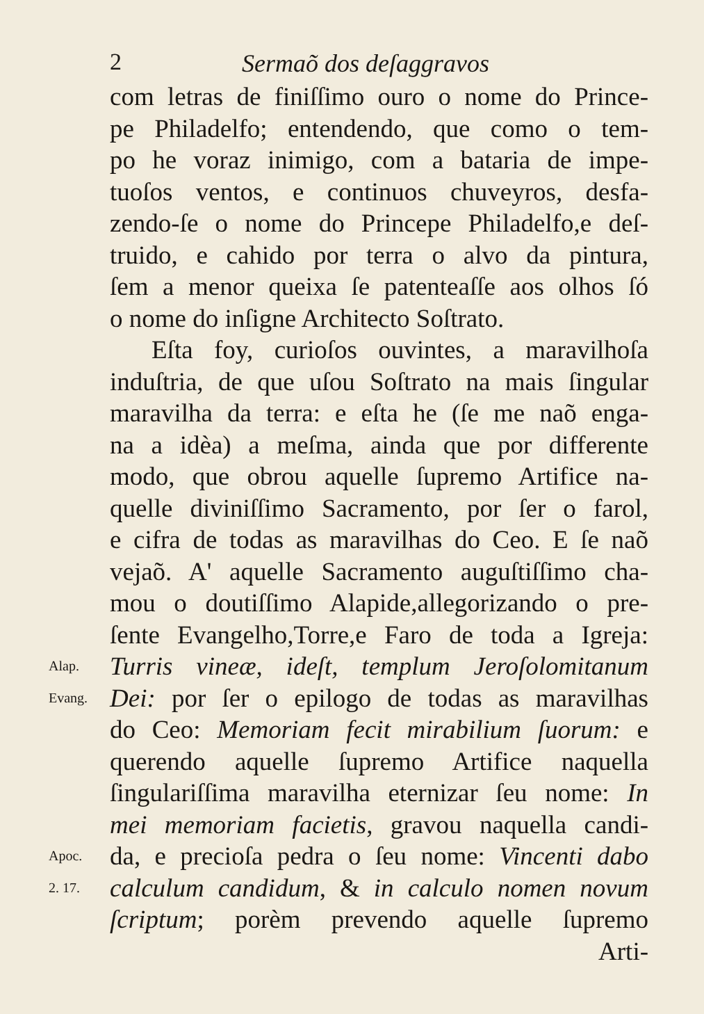2 Sermaõ dos deſaggravos
com letras de finiſſimo ouro o nome do Prince-
pe Philadelfo; entendendo, que como o tem-
po he voraz inimigo, com a bataria de impe-
tuoſos ventos, e continuos chuveyros, desfa-
zendo-ſe o nome do Princepe Philadelfo,e deſ-
truido, e cahido por terra o alvo da pintura,
ſem a menor queixa ſe patenteaſſe aos olhos ſó
o nome do inſigne Architecto Soſtrato.
Eſta foy, curioſos ouvintes, a maravilhoſa
induſtria, de que uſou Soſtrato na mais ſingular
maravilha da terra: e eſta he (ſe me naõ enga-
na a idèa) a meſma, ainda que por differente
modo, que obrou aquelle ſupremo Artifice na-
quelle diviniſſimo Sacramento, por ſer o farol,
e cifra de todas as maravilhas do Ceo. E ſe naõ
vejaõ. A' aquelle Sacramento auguſtiſſimo cha-
mou o doutiſſimo Alapide,allegorizando o pre-
ſente Evangelho,Torre,e Faro de toda a Igreja:
Alap.
Turris vineæ, ideſt, templum Jeroſolomitanum
Evang.
Dei: por ſer o epilogo de todas as maravilhas
do Ceo: Memoriam fecit mirabilium ſuorum: e
querendo aquelle ſupremo Artifice naquella
ſingulariſſima maravilha eternizar ſeu nome: In
mei memoriam facietis, gravou naquella candi-
Apoc.
da, e precioſa pedra o ſeu nome: Vincenti dabo
2. 17.
calculum candidum, & in calculo nomen novum
ſcriptum; porèm prevendo aquelle ſupremo
Arti-